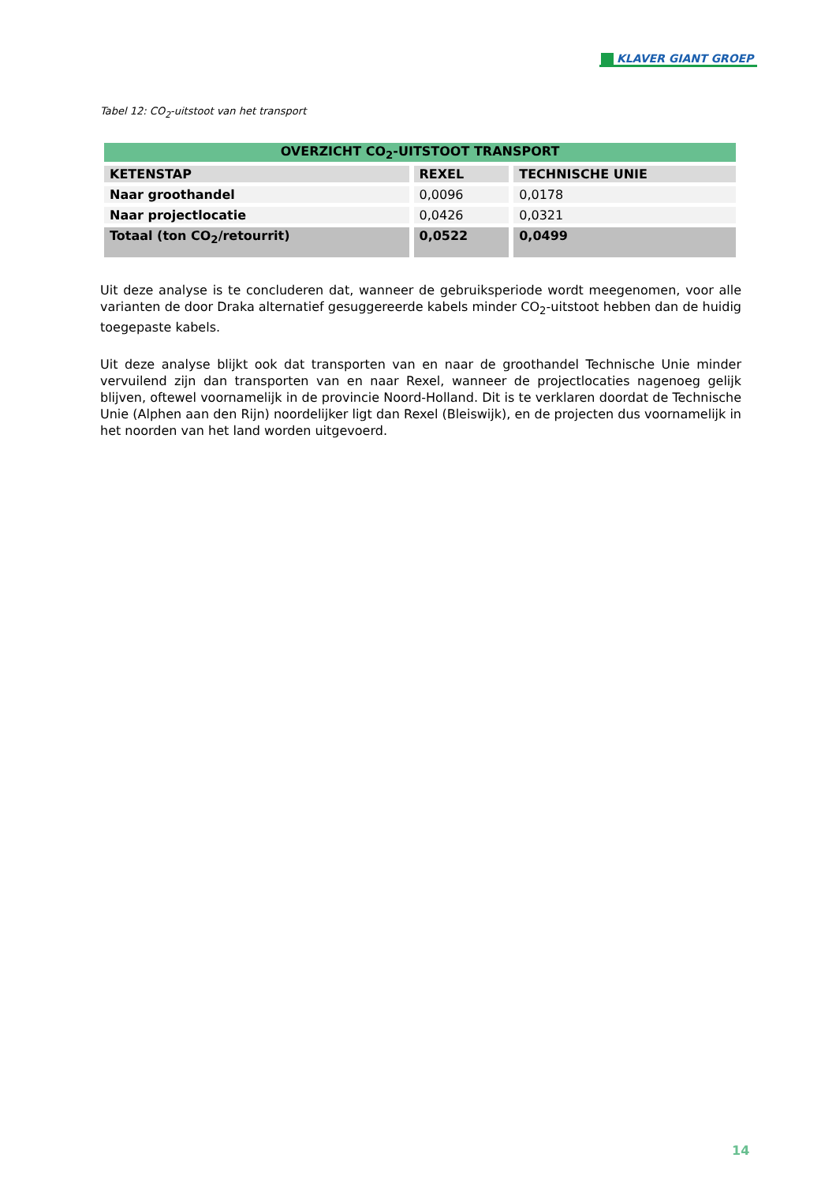KLAVER GIANT GROEP
Tabel 12: CO<sub>2</sub>-uitstoot van het transport
| OVERZICHT CO<sub>2</sub>-UITSTOOT TRANSPORT | | |
| --- | --- | --- |
| KETENSTAP | REXEL | TECHNISCHE UNIE |
| Naar groothandel | 0,0096 | 0,0178 |
| Naar projectlocatie | 0,0426 | 0,0321 |
| Totaal (ton CO<sub>2</sub>/retourrit) | 0,0522 | 0,0499 |
Uit deze analyse is te concluderen dat, wanneer de gebruiksperiode wordt meegenomen, voor alle varianten de door Draka alternatief gesuggereerde kabels minder CO<sub>2</sub>-uitstoot hebben dan de huidig toegepaste kabels.
Uit deze analyse blijkt ook dat transporten van en naar de groothandel Technische Unie minder vervuilend zijn dan transporten van en naar Rexel, wanneer de projectlocaties nagenoeg gelijk blijven, oftewel voornamelijk in de provincie Noord-Holland. Dit is te verklaren doordat de Technische Unie (Alphen aan den Rijn) noordelijker ligt dan Rexel (Bleiswijk), en de projecten dus voornamelijk in het noorden van het land worden uitgevoerd.
14